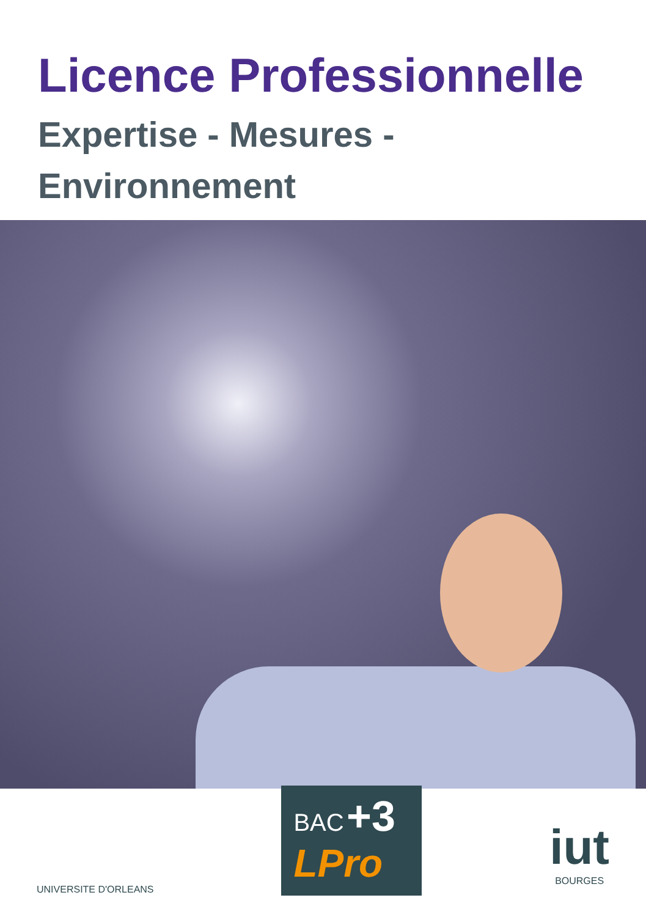Licence Professionnelle
Expertise - Mesures -
Environnement
UNIVERSITE D'ORLEANS
BAC +3
LPro
iut
BOURGES